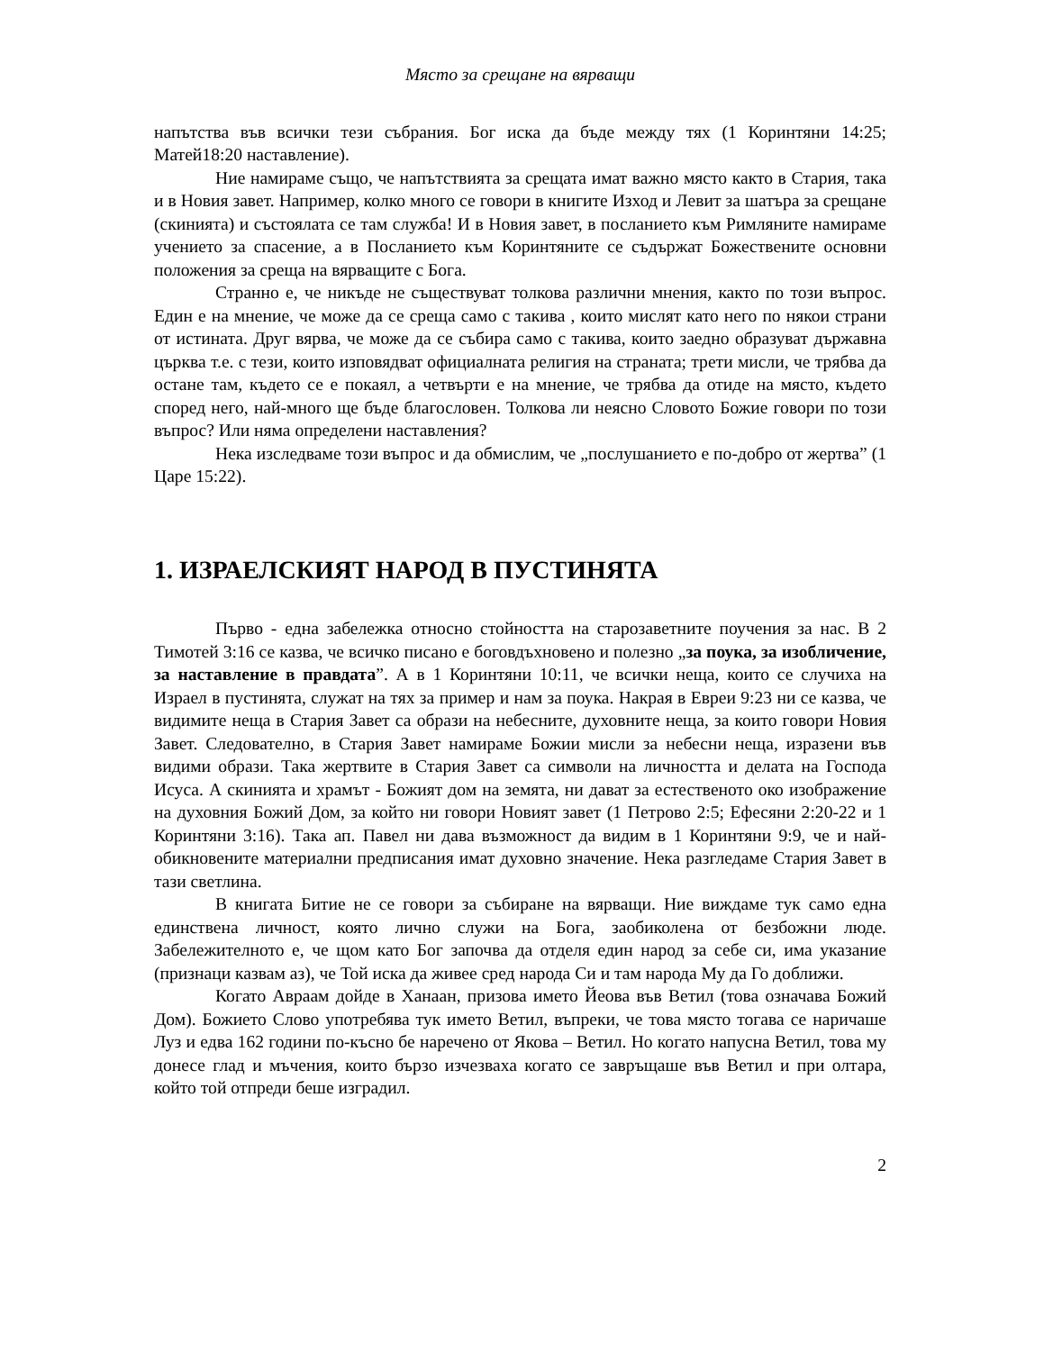Място за срещане на вярващи
напътства във всички тези събрания. Бог иска да бъде между тях (1 Коринтяни 14:25; Матей18:20 наставление).
Ние намираме също, че напътствията за срещата имат важно място както в Стария, така и в Новия завет. Например, колко много се говори в книгите Изход и Левит за шатъра за срещане (скинията) и състоялата се там служба! И в Новия завет, в посланието към Римляните намираме учението за спасение, а в Посланието към Коринтяните се съдържат Божествените основни положения за среща на вярващите с Бога.
Странно е, че никъде не съществуват толкова различни мнения, както по този въпрос. Един е на мнение, че може да се среща само с такива , които мислят като него по някои страни от истината. Друг вярва, че може да се събира само с такива, които заедно образуват държавна църква т.е. с тези, които изповядват официалната религия на страната; трети мисли, че трябва да остане там, където се е покаял, а четвърти е на мнение, че трябва да отиде на място, където според него, най-много ще бъде благословен. Толкова ли неясно Словото Божие говори по този въпрос? Или няма определени наставления?
Нека изследваме този въпрос и да обмислим, че „послушанието е по-добро от жертва” (1 Царе 15:22).
1. ИЗРАЕЛСКИЯТ НАРОД В ПУСТИНЯТА
Първо - една забележка относно стойността на старозаветните поучения за нас. В 2 Тимотей 3:16 се казва, че всичко писано е боговдъхновено и полезно „за поука, за изобличение, за наставление в правдата”. А в 1 Коринтяни 10:11, че всички неща, които се случиха на Израел в пустинята, служат на тях за пример и нам за поука. Накрая в Евреи 9:23 ни се казва, че видимите неща в Стария Завет са образи на небесните, духовните неща, за които говори Новия Завет. Следователно, в Стария Завет намираме Божии мисли за небесни неща, изразени във видими образи. Така жертвите в Стария Завет са символи на личността и делата на Господа Исуса. А скинията и храмът - Божият дом на земята, ни дават за естественото око изображение на духовния Божий Дом, за който ни говори Новият завет (1 Петрово 2:5; Ефесяни 2:20-22 и 1 Коринтяни 3:16). Така ап. Павел ни дава възможност да видим в 1 Коринтяни 9:9, че и най-обикновените материални предписания имат духовно значение. Нека разгледаме Стария Завет в тази светлина.
В книгата Битие не се говори за събиране на вярващи. Ние виждаме тук само една единствена личност, която лично служи на Бога, заобиколена от безбожни люде. Забележителното е, че щом като Бог започва да отделя един народ за себе си, има указание (признаци казвам аз), че Той иска да живее сред народа Си и там народа Му да Го доближи.
Когато Авраам дойде в Ханаан, призова името Йеова във Ветил (това означава Божий Дом). Божието Слово употребява тук името Ветил, въпреки, че това място тогава се наричаше Луз и едва 162 години по-късно бе наречено от Якова – Ветил. Но когато напусна Ветил, това му донесе глад и мъчения, които бързо изчезваха когато се завръщаше във Ветил и при олтара, който той отпреди беше изградил.
2